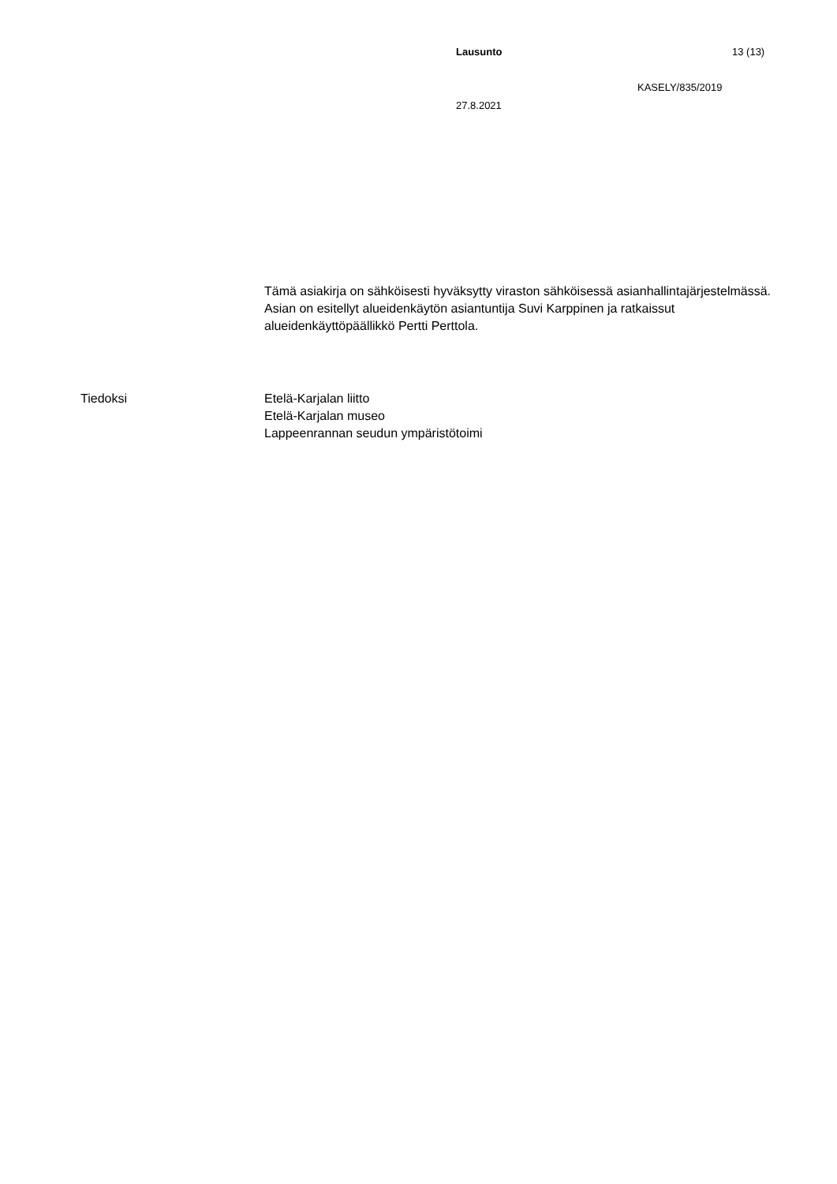Lausunto 13 (13)
KASELY/835/2019
27.8.2021
Tämä asiakirja on sähköisesti hyväksytty viraston sähköisessä asianhallintajärjestelmässä. Asian on esitellyt alueidenkäytön asiantuntija Suvi Karppinen ja ratkaissut alueidenkäyttöpäällikkö Pertti Perttola.
Tiedoksi Etelä-Karjalan liitto
Etelä-Karjalan museo
Lappeenrannan seudun ympäristötoimi